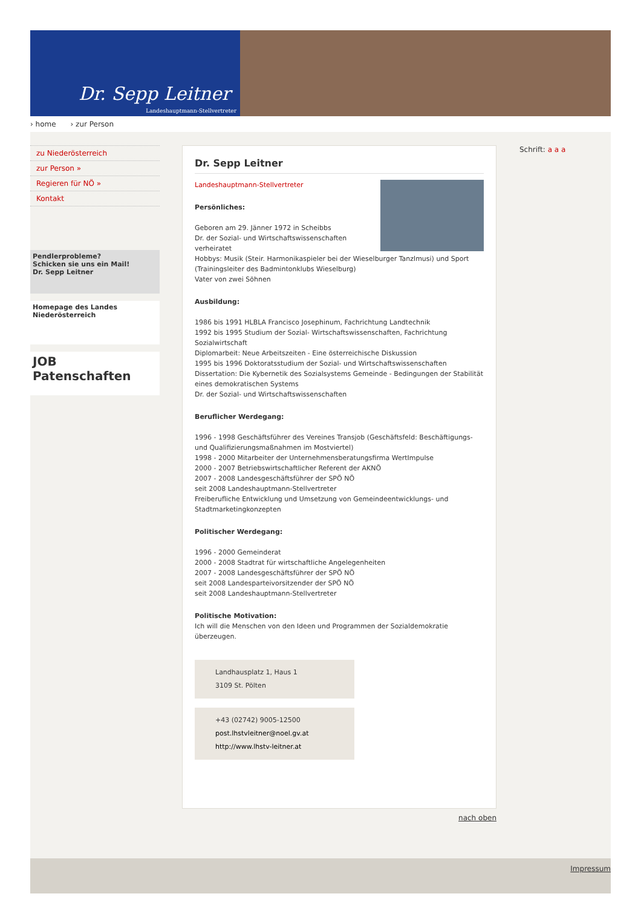Dr. Sepp Leitner
Landeshauptmann-Stellvertreter
› home › zur Person
zu Niederösterreich
zur Person »
Regieren für NÖ »
Kontakt
Pendlerprobleme?
Schicken sie uns ein Mail!
Dr. Sepp Leitner
Homepage des Landes
Niederösterreich
JOB
Patenschaften
Dr. Sepp Leitner
Landeshauptmann-Stellvertreter
Persönliches:
Geboren am 29. Jänner 1972 in Scheibbs
Dr. der Sozial- und Wirtschaftswissenschaften
verheiratet
Hobbys: Musik (Steir. Harmonikaspieler bei der Wieselburger Tanzlmusi) und Sport (Trainingsleiter des Badmintonklubs Wieselburg)
Vater von zwei Söhnen
Ausbildung:
1986 bis 1991 HLBLA Francisco Josephinum, Fachrichtung Landtechnik
1992 bis 1995 Studium der Sozial- Wirtschaftswissenschaften, Fachrichtung Sozialwirtschaft
Diplomarbeit: Neue Arbeitszeiten - Eine österreichische Diskussion
1995 bis 1996 Doktoratsstudium der Sozial- und Wirtschaftswissenschaften
Dissertation: Die Kybernetik des Sozialsystems Gemeinde - Bedingungen der Stabilität eines demokratischen Systems
Dr. der Sozial- und Wirtschaftswissenschaften
Beruflicher Werdegang:
1996 - 1998 Geschäftsführer des Vereines Transjob (Geschäftsfeld: Beschäftigungs- und Qualifizierungsmaßnahmen im Mostviertel)
1998 - 2000 Mitarbeiter der Unternehmensberatungsfirma WertImpulse
2000 - 2007 Betriebswirtschaftlicher Referent der AKNÖ
2007 - 2008 Landesgeschäftsführer der SPÖ NÖ
seit 2008 Landeshauptmann-Stellvertreter
Freiberufliche Entwicklung und Umsetzung von Gemeindeentwicklungs- und Stadtmarketingkonzepten
Politischer Werdegang:
1996 - 2000 Gemeinderat
2000 - 2008 Stadtrat für wirtschaftliche Angelegenheiten
2007 - 2008 Landesgeschäftsführer der SPÖ NÖ
seit 2008 Landesparteivorsitzender der SPÖ NÖ
seit 2008 Landeshauptmann-Stellvertreter
Politische Motivation:
Ich will die Menschen von den Ideen und Programmen der Sozialdemokratie überzeugen.
Landhausplatz 1, Haus 1
3109 St. Pölten
+43 (02742) 9005-12500
post.lhstvleitner@noel.gv.at
http://www.lhstv-leitner.at
nach oben
Schrift: a a a
Impressum